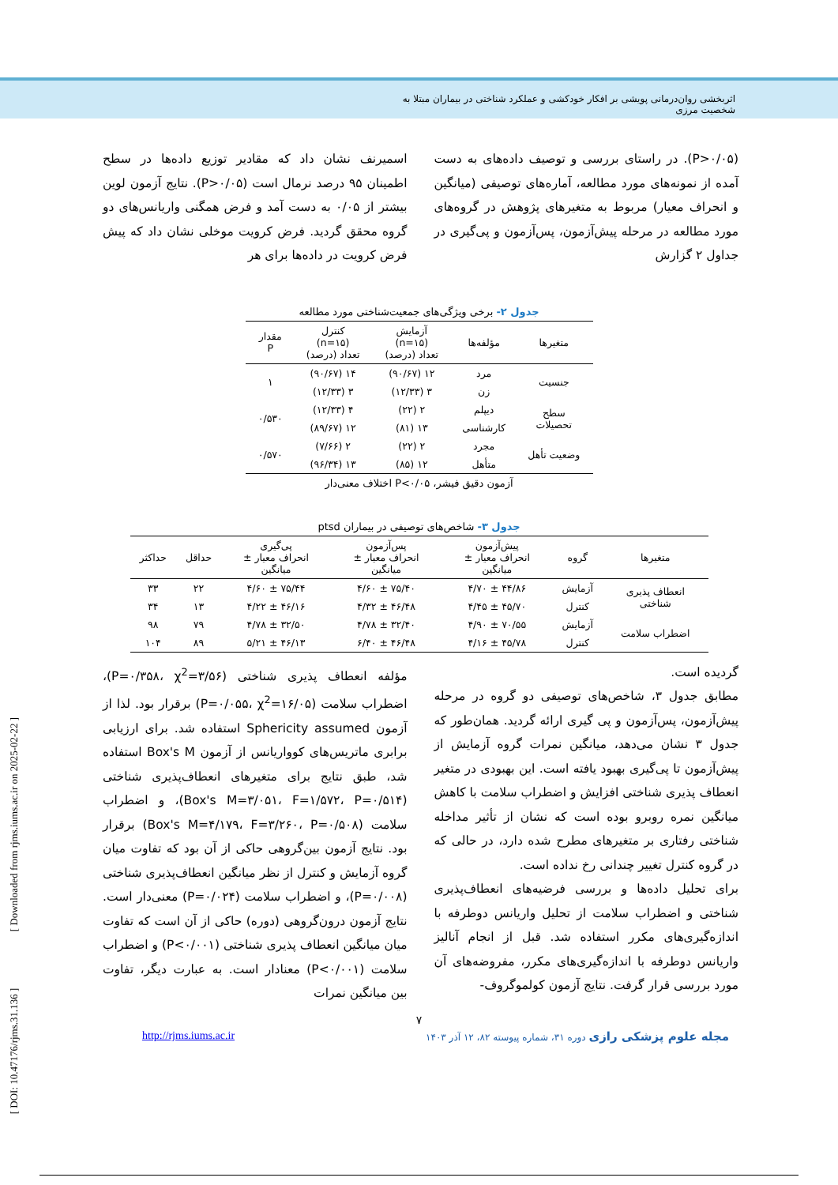اثربخشی روان‌درمانی پویشی بر افکار خودکشی و عملکرد شناختی در بیماران مبتلا به شخصیت مرزی
(P>۰/۰۵). در راستای بررسی و توصیف داده‌های به دست آمده از نمونه‌های مورد مطالعه، آماره‌های توصیفی (میانگین و انحراف معیار) مربوط به متغیرهای پژوهش در گروه‌های مورد مطالعه در مرحله پیش‌آزمون، پس‌آزمون و پی‌گیری در جداول ۲ گزارش
اسمیرنف نشان داد که مقادیر توزیع داده‌ها در سطح اطمینان ۹۵ درصد نرمال است (P>۰/۰۵). نتایج آزمون لوین بیشتر از ۰/۰۵ به دست آمد و فرض همگنی واریانس‌های دو گروه محقق گردید. فرض کرویت موخلی نشان داد که پیش فرض کرویت در داده‌ها برای هر
جدول ۲- برخی ویژگی‌های جمعیت‌شناختی مورد مطالعه
| متغیرها | مؤلفه‌ها | آزمایش (n=۱۵) تعداد (درصد) | کنترل (n=۱۵) تعداد (درصد) | مقدار P |
| --- | --- | --- | --- | --- |
| جنسیت | مرد | ۱۲ (۹۰/۶۷) | ۱۴ (۹۰/۶۷) | ۱ |
| | زن | ۳ (۱۲/۳۳) | ۳ (۱۲/۳۳) | |
| سطح تحصیلات | دیپلم | ۲ (۲۲) | ۴ (۱۲/۳۳) | ۰/۵۳۰ |
| | کارشناسی | ۱۳ (۸۱) | ۱۲ (۸۹/۶۷) | |
| وضعیت تأهل | مجرد | ۲ (۲۲) | ۲ (۷/۶۶) | ۰/۵۷۰ |
| | متأهل | ۱۲ (۸۵) | ۱۳ (۹۶/۳۴) | |
آزمون دقیق فیشر، P<۰/۰۵ اختلاف معنی‌دار
جدول ۳- شاخص‌های توصیفی در بیماران ptsd
| متغیرها | گروه | پیش‌آزمون انحراف معیار ± میانگین | پس‌آزمون انحراف معیار ± میانگین | پی‌گیری انحراف معیار ± میانگین | حداقل | حداکثر |
| --- | --- | --- | --- | --- | --- | --- |
| انعطاف پذیری شناختی | آزمایش | ۴۴/۸۶ ± ۴/۷۰ | ۷۵/۴۰ ± ۴/۶۰ | ۷۵/۴۴ ± ۴/۶۰ | ۲۲ | ۳۳ |
| | کنترل | ۴۵/۷۰ ± ۴/۴۵ | ۴۶/۴۸ ± ۴/۳۲ | ۴۶/۱۶ ± ۴/۲۲ | ۱۳ | ۳۴ |
| اضطراب سلامت | آزمایش | ۷۰/۵۵ ± ۴/۹۰ | ۳۲/۴۰ ± ۴/۷۸ | ۳۲/۵۰ ± ۴/۷۸ | ۷۹ | ۹۸ |
| | کنترل | ۴۵/۷۸ ± ۴/۱۶ | ۴۶/۴۸ ± ۶/۴۰ | ۴۶/۱۳ ± ۵/۲۱ | ۸۹ | ۱۰۴ |
گردیده است.
مطابق جدول ۳، شاخص‌های توصیفی دو گروه در مرحله پیش‌آزمون، پس‌آزمون و پی گیری ارائه گردید. همان‌طور که جدول ۳ نشان می‌دهد، میانگین نمرات گروه آزمایش از پیش‌آزمون تا پی‌گیری بهبود یافته است. این بهبودی در متغیر انعطاف پذیری شناختی افزایش و اضطراب سلامت با کاهش میانگین نمره روبرو بوده است که نشان از تأثیر مداخله شناختی رفتاری بر متغیرهای مطرح شده دارد، در حالی که در گروه کنترل تغییر چندانی رخ نداده است.
برای تحلیل داده‌ها و بررسی فرضیه‌های انعطاف‌پذیری شناختی و اضطراب سلامت از تحلیل واریانس دوطرفه با اندازه‌گیری‌های مکرر استفاده شد. قبل از انجام آنالیز واریانس دوطرفه با اندازه‌گیری‌های مکرر، مفروضه‌های آن مورد بررسی قرار گرفت. نتایج آزمون کولموگروف-
مؤلفه انعطاف پذیری شناختی (P=۰/۳۵۸، χ<sup>2</sup>=۳/۵۶)، اضطراب سلامت (P=۰/۰۵۵، χ<sup>2</sup>=۱۶/۰۵) برقرار بود. لذا از آزمون Sphericity assumed استفاده شد. برای ارزیابی برابری ماتریس‌های کوواریانس از آزمون Box's M استفاده شد، طبق نتایج برای متغیرهای انعطاف‌پذیری شناختی (Box's M=۳/۰۵۱، F=۱/۵۷۲، P=۰/۵۱۴)، و اضطراب سلامت (Box's M=۴/۱۷۹، F=۳/۲۶۰، P=۰/۵۰۸) برقرار بود. نتایج آزمون بین‌گروهی حاکی از آن بود که تفاوت میان گروه آزمایش و کنترل از نظر میانگین انعطاف‌پذیری شناختی (P=۰/۰۰۸)، و اضطراب سلامت (P=۰/۰۲۴) معنی‌دار است. نتایج آزمون درون‌گروهی (دوره) حاکی از آن است که تفاوت میان میانگین انعطاف پذیری شناختی (P<۰/۰۰۱) و اضطراب سلامت (P<۰/۰۰۱) معنادار است. به عبارت دیگر، تفاوت بین میانگین نمرات
۷
مجله علوم پزشکی رازی دوره ۳۱، شماره پیوسته ۸۲، ۱۲ آذر ۱۴۰۳ http://rjms.iums.ac.ir
[ DOI: 10.47176/rjms.31.136 ] [ Downloaded from rjms.iums.ac.ir on 2025-02-22 ]